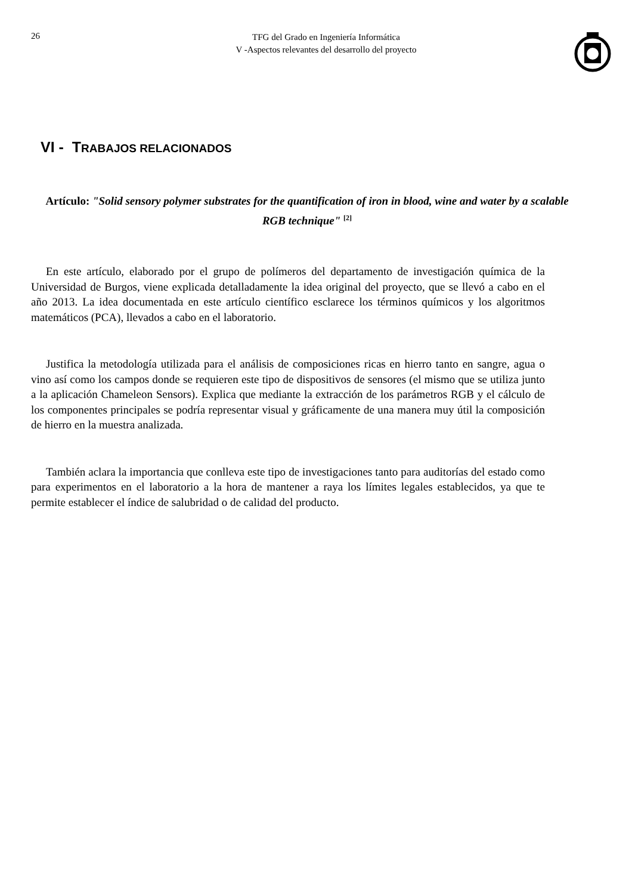26
TFG del Grado en Ingeniería Informática
V -Aspectos relevantes del desarrollo del proyecto
VI - TRABAJOS RELACIONADOS
Artículo: "Solid sensory polymer substrates for the quantification of iron in blood, wine and water by a scalable RGB technique" <sup>[2]</sup>
En este artículo, elaborado por el grupo de polímeros del departamento de investigación química de la Universidad de Burgos, viene explicada detalladamente la idea original del proyecto, que se llevó a cabo en el año 2013. La idea documentada en este artículo científico esclarece los términos químicos y los algoritmos matemáticos (PCA), llevados a cabo en el laboratorio.
Justifica la metodología utilizada para el análisis de composiciones ricas en hierro tanto en sangre, agua o vino así como los campos donde se requieren este tipo de dispositivos de sensores (el mismo que se utiliza junto a la aplicación Chameleon Sensors). Explica que mediante la extracción de los parámetros RGB y el cálculo de los componentes principales se podría representar visual y gráficamente de una manera muy útil la composición de hierro en la muestra analizada.
También aclara la importancia que conlleva este tipo de investigaciones tanto para auditorías del estado como para experimentos en el laboratorio a la hora de mantener a raya los límites legales establecidos, ya que te permite establecer el índice de salubridad o de calidad del producto.